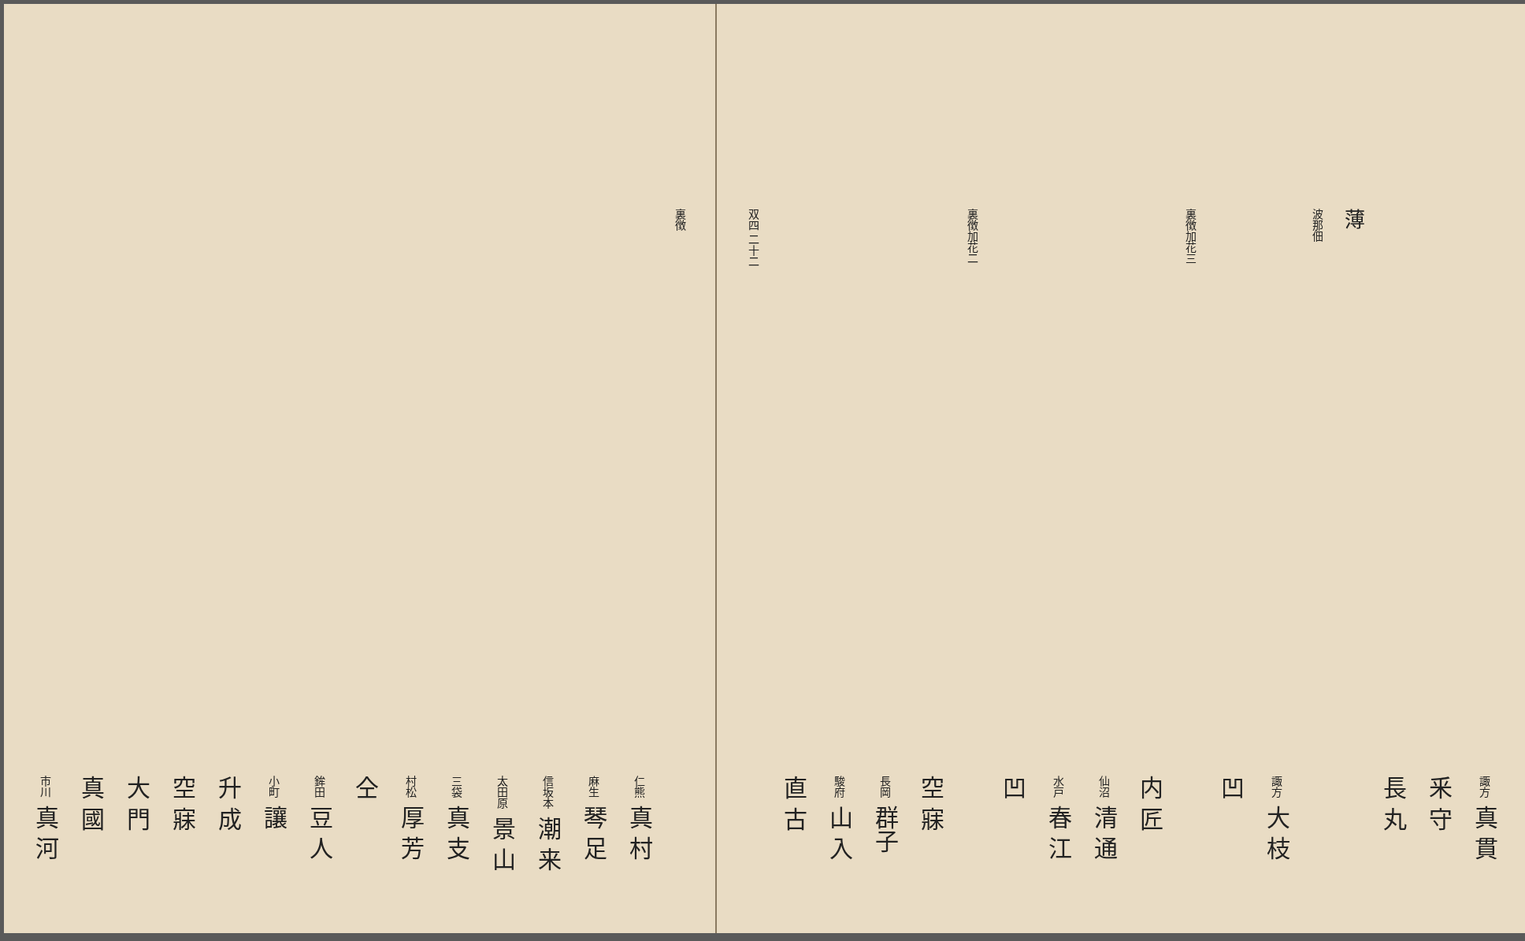裏徴
仁熊 真 村
麻生 琴 足
信坂本 潮 来
太田原 景 山
三袋 真 支
村松 厚 芳
仝
鉾田 豆 人
小町 讓
升 成
空 寐
大 門
真 國
市川 真 河
諏方 真 貫
釆 守
長 丸
薄
波那佃
諏方 大 枝
凹
裏徴加花三
内 匠
仙沼 清 通
水戸 春 江
凹
裏徴加花二
空 寐
長岡 群子
駿府 山 入
直 古
双四 二十二